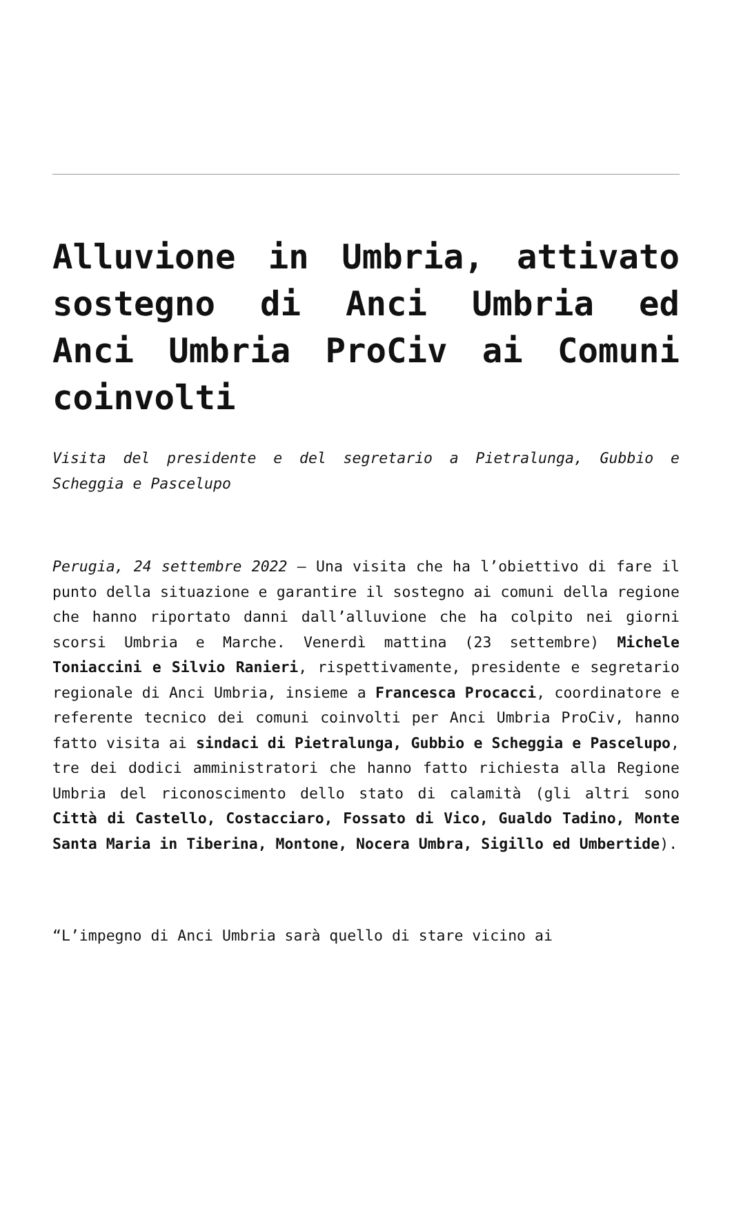Alluvione in Umbria, attivato sostegno di Anci Umbria ed Anci Umbria ProCiv ai Comuni coinvolti
Visita del presidente e del segretario a Pietralunga, Gubbio e Scheggia e Pascelupo
Perugia, 24 settembre 2022 – Una visita che ha l’obiettivo di fare il punto della situazione e garantire il sostegno ai comuni della regione che hanno riportato danni dall’alluvione che ha colpito nei giorni scorsi Umbria e Marche. Venerdì mattina (23 settembre) Michele Toniaccini e Silvio Ranieri, rispettivamente, presidente e segretario regionale di Anci Umbria, insieme a Francesca Procacci, coordinatore e referente tecnico dei comuni coinvolti per Anci Umbria ProCiv, hanno fatto visita ai sindaci di Pietralunga, Gubbio e Scheggia e Pascelupo, tre dei dodici amministratori che hanno fatto richiesta alla Regione Umbria del riconoscimento dello stato di calamità (gli altri sono Città di Castello, Costacciaro, Fossato di Vico, Gualdo Tadino, Monte Santa Maria in Tiberina, Montone, Nocera Umbra, Sigillo ed Umbertide).
“L’impegno di Anci Umbria sarà quello di stare vicino ai